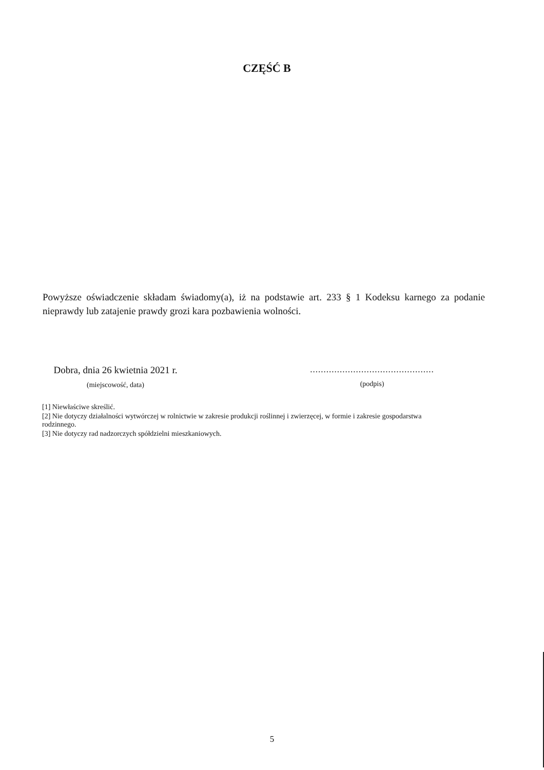CZĘŚĆ B
Powyższe oświadczenie składam świadomy(a), iż na podstawie art. 233 § 1 Kodeksu karnego za podanie nieprawdy lub zatajenie prawdy grozi kara pozbawienia wolności.
Dobra, dnia 26 kwietnia 2021 r.
(miejscowość, data)
..............................................
(podpis)
[1] Niewłaściwe skreślić.
[2] Nie dotyczy działalności wytwórczej w rolnictwie w zakresie produkcji roślinnej i zwierzęcej, w formie i zakresie gospodarstwa rodzinnego.
[3] Nie dotyczy rad nadzorczych spółdzielni mieszkaniowych.
5